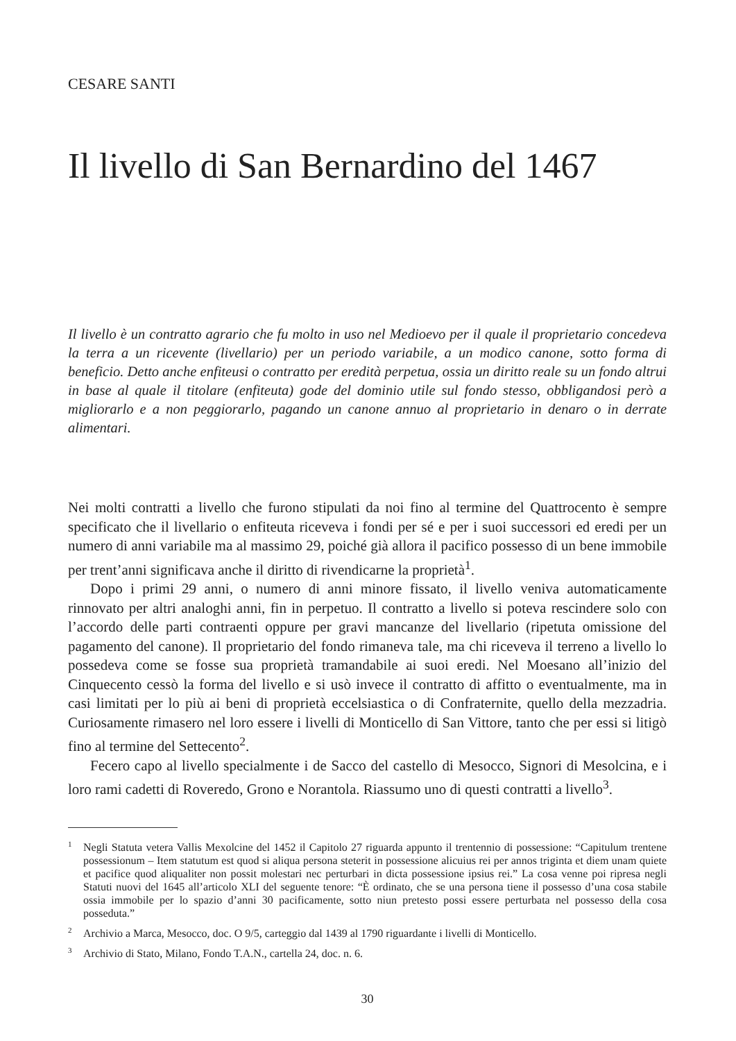CESARE SANTI
Il livello di San Bernardino del 1467
Il livello è un contratto agrario che fu molto in uso nel Medioevo per il quale il proprietario concedeva la terra a un ricevente (livellario) per un periodo variabile, a un modico canone, sotto forma di beneficio. Detto anche enfiteusi o contratto per eredità perpetua, ossia un diritto reale su un fondo altrui in base al quale il titolare (enfiteuta) gode del dominio utile sul fondo stesso, obbligandosi però a migliorarlo e a non peggiorarlo, pagando un canone annuo al proprietario in denaro o in derrate alimentari.
Nei molti contratti a livello che furono stipulati da noi fino al termine del Quattrocento è sempre specificato che il livellario o enfiteuta riceveva i fondi per sé e per i suoi successori ed eredi per un numero di anni variabile ma al massimo 29, poiché già allora il pacifico possesso di un bene immobile per trent’anni significava anche il diritto di rivendicarne la proprietà<sup>1</sup>.
Dopo i primi 29 anni, o numero di anni minore fissato, il livello veniva automaticamente rinnovato per altri analoghi anni, fin in perpetuo. Il contratto a livello si poteva rescindere solo con l’accordo delle parti contraenti oppure per gravi mancanze del livellario (ripetuta omissione del pagamento del canone). Il proprietario del fondo rimaneva tale, ma chi riceveva il terreno a livello lo possedeva come se fosse sua proprietà tramandabile ai suoi eredi. Nel Moesano all’inizio del Cinquecento cessò la forma del livello e si usò invece il contratto di affitto o eventualmente, ma in casi limitati per lo più ai beni di proprietà eccelsiastica o di Confraternite, quello della mezzadria. Curiosamente rimasero nel loro essere i livelli di Monticello di San Vittore, tanto che per essi si litigò fino al termine del Settecento<sup>2</sup>.
Fecero capo al livello specialmente i de Sacco del castello di Mesocco, Signori di Mesolcina, e i loro rami cadetti di Roveredo, Grono e Norantola. Riassumo uno di questi contratti a livello<sup>3</sup>.
<sup>1</sup> Negli Statuta vetera Vallis Mexolcine del 1452 il Capitolo 27 riguarda appunto il trentennio di possessione: “Capitulum trentene possessionum – Item statutum est quod si aliqua persona steterit in possessione alicuius rei per annos triginta et diem unam quiete et pacifice quod aliqualiter non possit molestari nec perturbari in dicta possessione ipsius rei.” La cosa venne poi ripresa negli Statuti nuovi del 1645 all’articolo XLI del seguente tenore: “È ordinato, che se una persona tiene il possesso d’una cosa stabile ossia immobile per lo spazio d’anni 30 pacificamente, sotto niun pretesto possi essere perturbata nel possesso della cosa posseduta.”
<sup>2</sup> Archivio a Marca, Mesocco, doc. O 9/5, carteggio dal 1439 al 1790 riguardante i livelli di Monticello.
<sup>3</sup> Archivio di Stato, Milano, Fondo T.A.N., cartella 24, doc. n. 6.
30